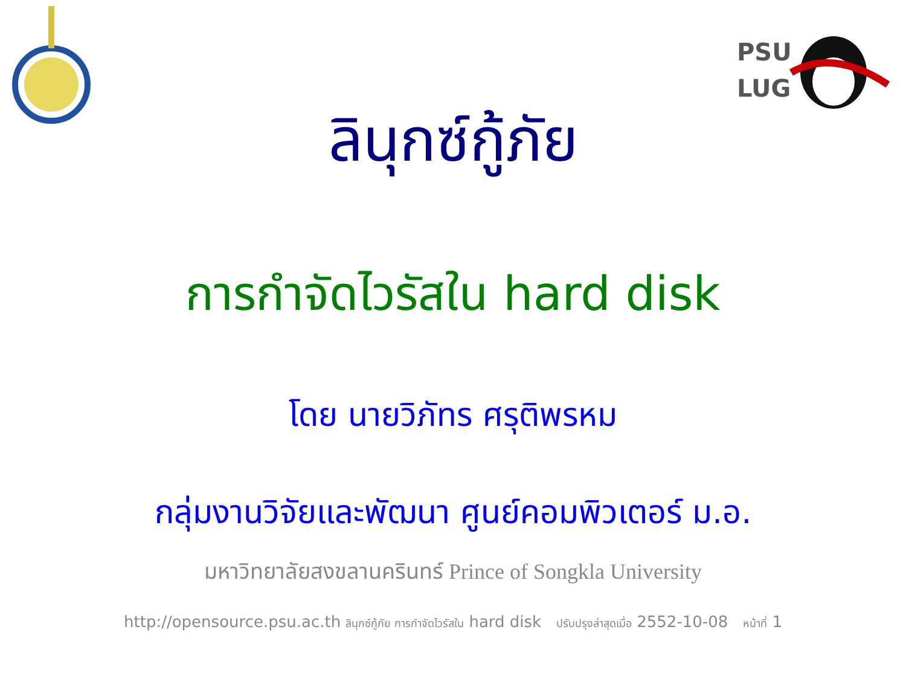PSU
LUG
ลินุกซ์กู้ภัย
การกำจัดไวรัสใน hard disk
โดย นายวิภัทร ศรุติพรหม
กลุ่มงานวิจัยและพัฒนา ศูนย์คอมพิวเตอร์ ม.อ.
มหาวิทยาลัยสงขลานครินทร์ Prince of Songkla University
http://opensource.psu.ac.th ลินุกซ์กู้ภัย การกำจัดไวรัสใน hard disk ปรับปรุงล่าสุดเมื่อ 2552-10-08 หน้าที่ 1